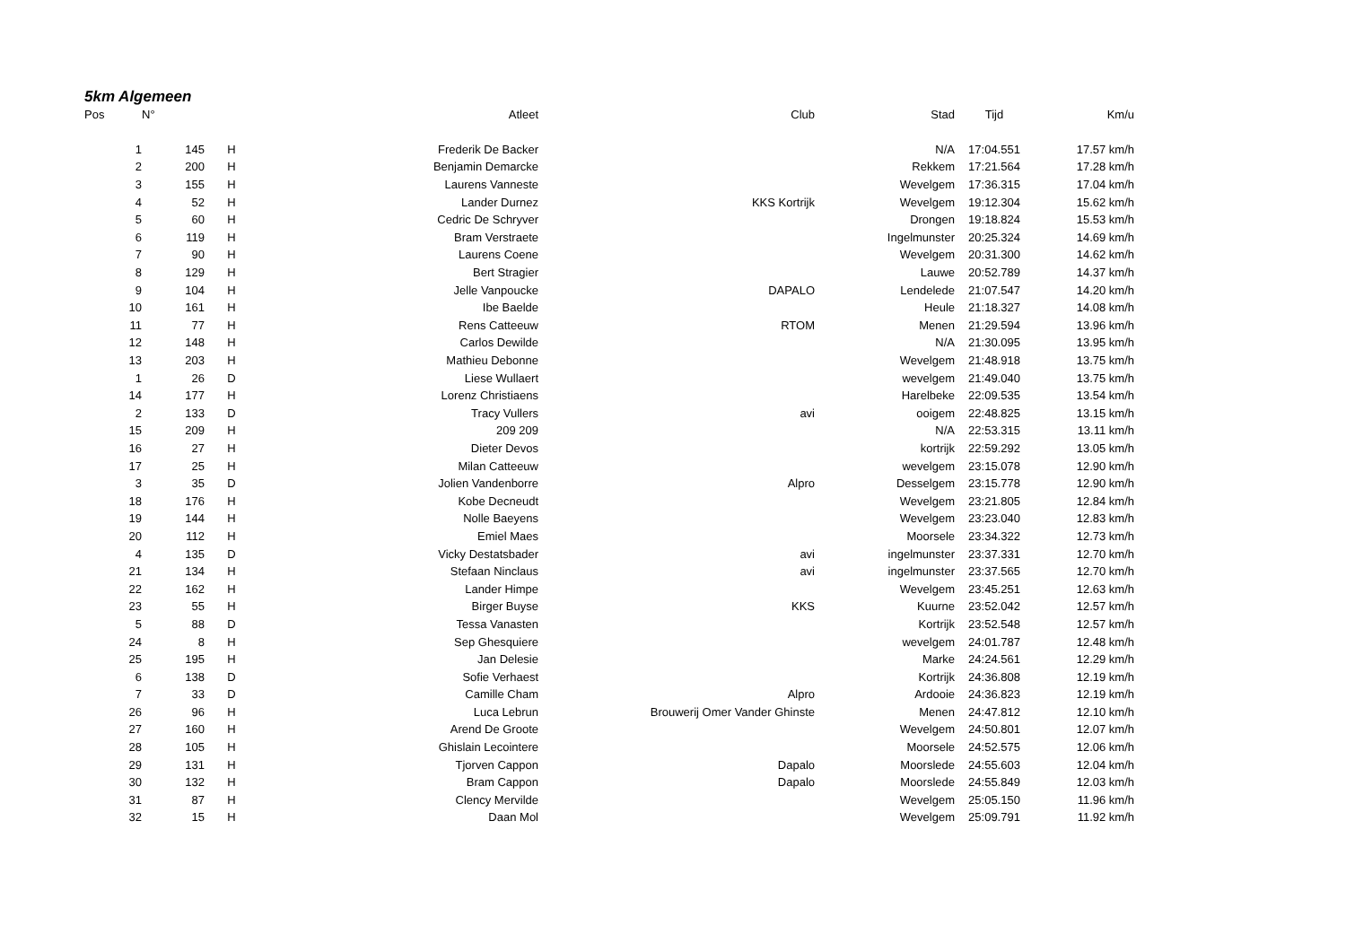5km Algemeen
| Pos | N° | | Atleet | Club | Stad | Tijd | Km/u |
| --- | --- | --- | --- | --- | --- | --- | --- |
| 1 | 145 | H | Frederik De Backer | | N/A | 17:04.551 | 17.57 km/h |
| 2 | 200 | H | Benjamin Demarcke | | Rekkem | 17:21.564 | 17.28 km/h |
| 3 | 155 | H | Laurens Vanneste | | Wevelgem | 17:36.315 | 17.04 km/h |
| 4 | 52 | H | Lander Durnez | KKS Kortrijk | Wevelgem | 19:12.304 | 15.62 km/h |
| 5 | 60 | H | Cedric De Schryver | | Drongen | 19:18.824 | 15.53 km/h |
| 6 | 119 | H | Bram Verstraete | | Ingelmunster | 20:25.324 | 14.69 km/h |
| 7 | 90 | H | Laurens Coene | | Wevelgem | 20:31.300 | 14.62 km/h |
| 8 | 129 | H | Bert Stragier | | Lauwe | 20:52.789 | 14.37 km/h |
| 9 | 104 | H | Jelle Vanpoucke | DAPALO | Lendelede | 21:07.547 | 14.20 km/h |
| 10 | 161 | H | Ibe Baelde | | Heule | 21:18.327 | 14.08 km/h |
| 11 | 77 | H | Rens Catteeuw | RTOM | Menen | 21:29.594 | 13.96 km/h |
| 12 | 148 | H | Carlos Dewilde | | N/A | 21:30.095 | 13.95 km/h |
| 13 | 203 | H | Mathieu Debonne | | Wevelgem | 21:48.918 | 13.75 km/h |
| 1 | 26 | D | Liese Wullaert | | wevelgem | 21:49.040 | 13.75 km/h |
| 14 | 177 | H | Lorenz Christiaens | | Harelbeke | 22:09.535 | 13.54 km/h |
| 2 | 133 | D | Tracy Vullers | avi | ooigem | 22:48.825 | 13.15 km/h |
| 15 | 209 | H | 209 209 | | N/A | 22:53.315 | 13.11 km/h |
| 16 | 27 | H | Dieter Devos | | kortrijk | 22:59.292 | 13.05 km/h |
| 17 | 25 | H | Milan Catteeuw | | wevelgem | 23:15.078 | 12.90 km/h |
| 3 | 35 | D | Jolien Vandenborre | Alpro | Desselgem | 23:15.778 | 12.90 km/h |
| 18 | 176 | H | Kobe Decneudt | | Wevelgem | 23:21.805 | 12.84 km/h |
| 19 | 144 | H | Nolle Baeyens | | Wevelgem | 23:23.040 | 12.83 km/h |
| 20 | 112 | H | Emiel Maes | | Moorsele | 23:34.322 | 12.73 km/h |
| 4 | 135 | D | Vicky Destatsbader | avi | ingelmunster | 23:37.331 | 12.70 km/h |
| 21 | 134 | H | Stefaan Ninclaus | avi | ingelmunster | 23:37.565 | 12.70 km/h |
| 22 | 162 | H | Lander Himpe | | Wevelgem | 23:45.251 | 12.63 km/h |
| 23 | 55 | H | Birger Buyse | KKS | Kuurne | 23:52.042 | 12.57 km/h |
| 5 | 88 | D | Tessa Vanasten | | Kortrijk | 23:52.548 | 12.57 km/h |
| 24 | 8 | H | Sep Ghesquiere | | wevelgem | 24:01.787 | 12.48 km/h |
| 25 | 195 | H | Jan Delesie | | Marke | 24:24.561 | 12.29 km/h |
| 6 | 138 | D | Sofie Verhaest | | Kortrijk | 24:36.808 | 12.19 km/h |
| 7 | 33 | D | Camille Cham | Alpro | Ardooie | 24:36.823 | 12.19 km/h |
| 26 | 96 | H | Luca Lebrun | Brouwerij Omer Vander Ghinste | Menen | 24:47.812 | 12.10 km/h |
| 27 | 160 | H | Arend De Groote | | Wevelgem | 24:50.801 | 12.07 km/h |
| 28 | 105 | H | Ghislain Lecointere | | Moorsele | 24:52.575 | 12.06 km/h |
| 29 | 131 | H | Tjorven Cappon | Dapalo | Moorslede | 24:55.603 | 12.04 km/h |
| 30 | 132 | H | Bram Cappon | Dapalo | Moorslede | 24:55.849 | 12.03 km/h |
| 31 | 87 | H | Clency Mervilde | | Wevelgem | 25:05.150 | 11.96 km/h |
| 32 | 15 | H | Daan Mol | | Wevelgem | 25:09.791 | 11.92 km/h |